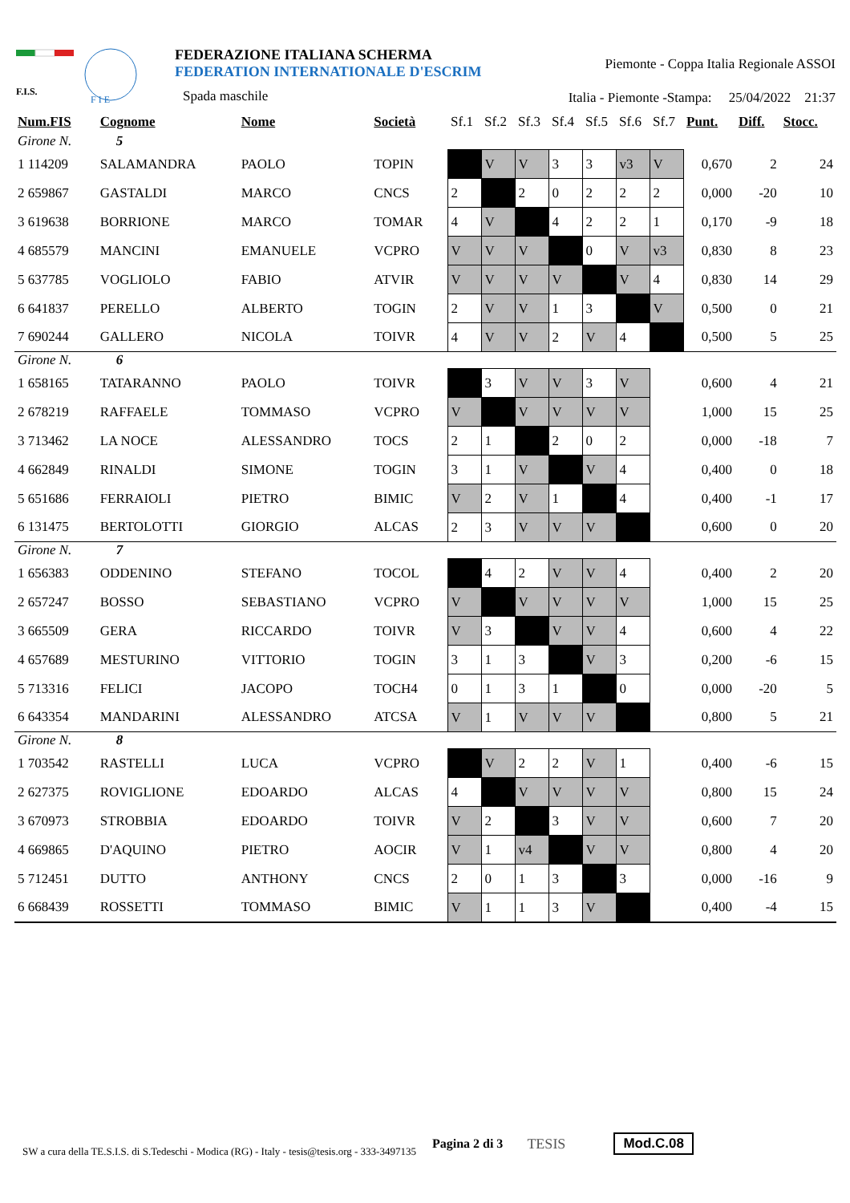F.I.S.
F I E
FEDERAZIONE ITALIANA SCHERMA
FEDERATION INTERNATIONALE D'ESCRIM
Spada maschile
Piemonte - Coppa Italia Regionale ASSOI
Italia - Piemonte -Stampa: 25/04/2022 21:37
| Num.FIS | Cognome | Nome | Società | Sf.1 | Sf.2 | Sf.3 | Sf.4 | Sf.5 | Sf.6 | Sf.7 | Punt. | Diff. | Stocc. |
| --- | --- | --- | --- | --- | --- | --- | --- | --- | --- | --- | --- | --- | --- |
| Girone N. 5 | | | | | | | | | | | | | |
| 1 114209 | SALAMANDRA | PAOLO | TOPIN | | V | V | 3 | 3 | v3 | V | 0,670 | 2 | 24 |
| 2 659867 | GASTALDI | MARCO | CNCS | 2 | | 2 | 0 | 2 | 2 | 2 | 0,000 | -20 | 10 |
| 3 619638 | BORRIONE | MARCO | TOMAR | 4 | V | | 4 | 2 | 2 | 1 | 0,170 | -9 | 18 |
| 4 685579 | MANCINI | EMANUELE | VCPRO | V | V | V | | 0 | V | v3 | 0,830 | 8 | 23 |
| 5 637785 | VOGLIOLO | FABIO | ATVIR | V | V | V | V | | V | 4 | 0,830 | 14 | 29 |
| 6 641837 | PERELLO | ALBERTO | TOGIN | 2 | V | V | 1 | 3 | | V | 0,500 | 0 | 21 |
| 7 690244 | GALLERO | NICOLA | TOIVR | 4 | V | V | 2 | V | 4 | | 0,500 | 5 | 25 |
| Girone N. 6 | | | | | | | | | | | | | |
| 1 658165 | TATARANNO | PAOLO | TOIVR | | 3 | V | V | 3 | V | | 0,600 | 4 | 21 |
| 2 678219 | RAFFAELE | TOMMASO | VCPRO | V | | V | V | V | V | | 1,000 | 15 | 25 |
| 3 713462 | LA NOCE | ALESSANDRO | TOCS | 2 | 1 | | 2 | 0 | 2 | | 0,000 | -18 | 7 |
| 4 662849 | RINALDI | SIMONE | TOGIN | 3 | 1 | V | | V | 4 | | 0,400 | 0 | 18 |
| 5 651686 | FERRAIOLI | PIETRO | BIMIC | V | 2 | V | 1 | | 4 | | 0,400 | -1 | 17 |
| 6 131475 | BERTOLOTTI | GIORGIO | ALCAS | 2 | 3 | V | V | V | | | 0,600 | 0 | 20 |
| Girone N. 7 | | | | | | | | | | | | | |
| 1 656383 | ODDENINO | STEFANO | TOCOL | | 4 | 2 | V | V | 4 | | 0,400 | 2 | 20 |
| 2 657247 | BOSSO | SEBASTIANO | VCPRO | V | | V | V | V | V | | 1,000 | 15 | 25 |
| 3 665509 | GERA | RICCARDO | TOIVR | V | 3 | | V | V | 4 | | 0,600 | 4 | 22 |
| 4 657689 | MESTURINO | VITTORIO | TOGIN | 3 | 1 | 3 | | V | 3 | | 0,200 | -6 | 15 |
| 5 713316 | FELICI | JACOPO | TOCH4 | 0 | 1 | 3 | 1 | | 0 | | 0,000 | -20 | 5 |
| 6 643354 | MANDARINI | ALESSANDRO | ATCSA | V | 1 | V | V | V | | | 0,800 | 5 | 21 |
| Girone N. 8 | | | | | | | | | | | | | |
| 1 703542 | RASTELLI | LUCA | VCPRO | | V | 2 | 2 | V | 1 | | 0,400 | -6 | 15 |
| 2 627375 | ROVIGLIONE | EDOARDO | ALCAS | 4 | | V | V | V | V | | 0,800 | 15 | 24 |
| 3 670973 | STROBBIA | EDOARDO | TOIVR | V | 2 | | 3 | V | V | | 0,600 | 7 | 20 |
| 4 669865 | D'AQUINO | PIETRO | AOCIR | V | 1 | v4 | | V | V | | 0,800 | 4 | 20 |
| 5 712451 | DUTTO | ANTHONY | CNCS | 2 | 0 | 1 | 3 | | 3 | | 0,000 | -16 | 9 |
| 6 668439 | ROSSETTI | TOMMASO | BIMIC | V | 1 | 1 | 3 | V | | | 0,400 | -4 | 15 |
SW a cura della TE.S.I.S. di S.Tedeschi - Modica (RG) - Italy - tesis@tesis.org - 333-3497135 Pagina 2 di 3 TESIS Mod.C.08